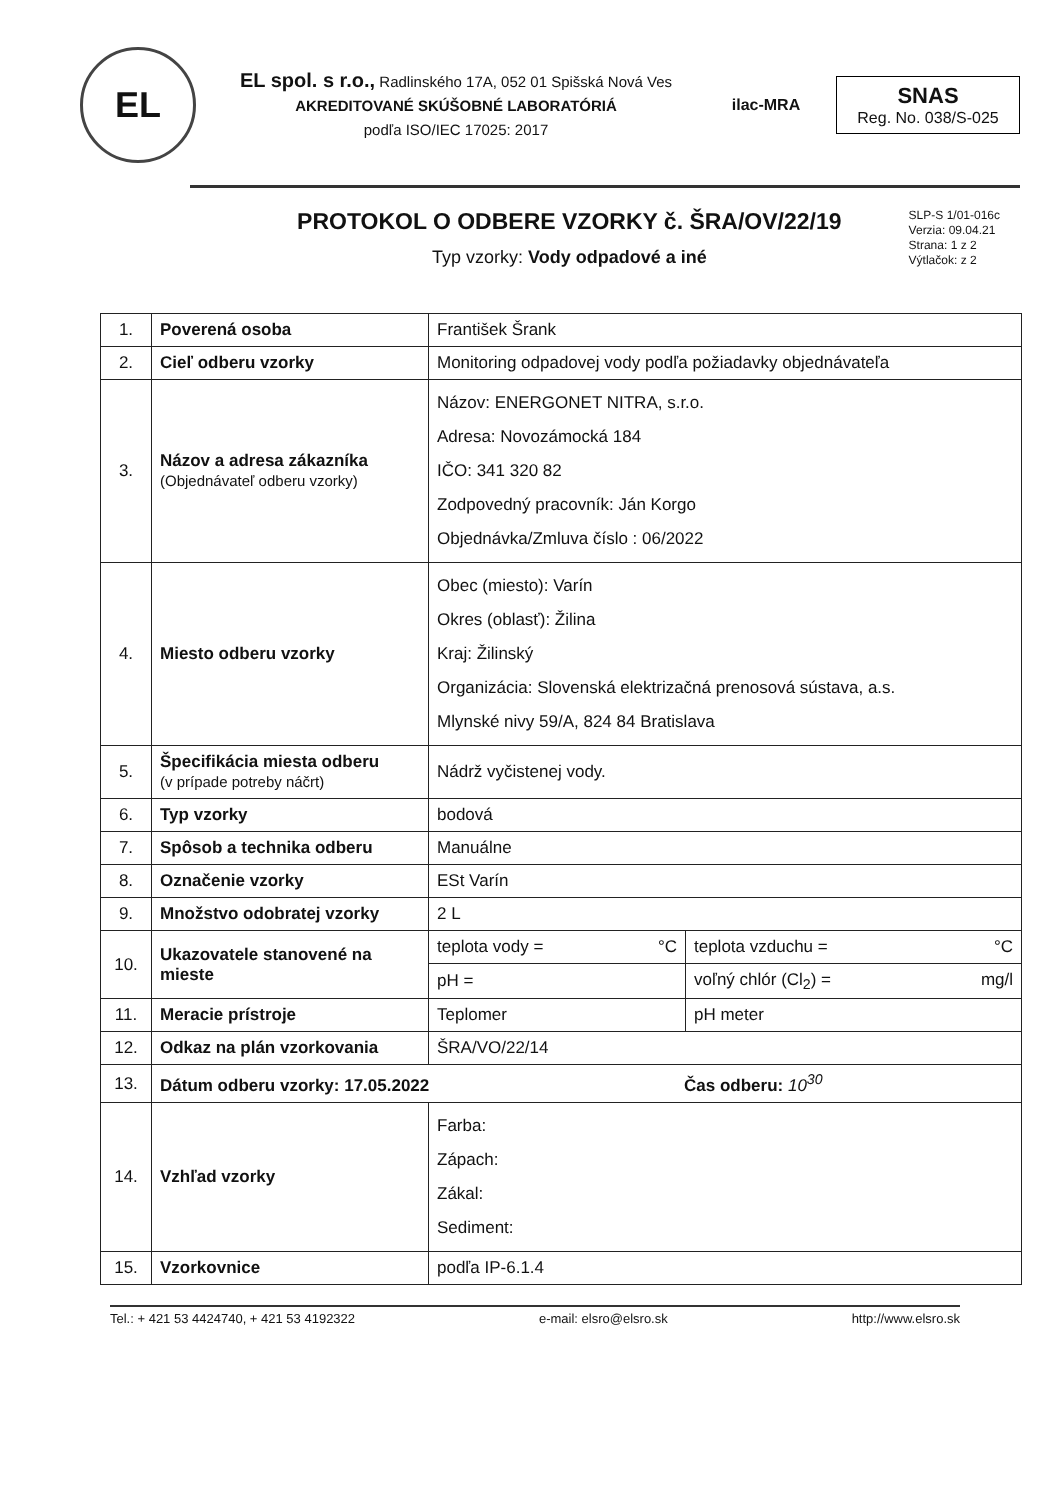EL
EL spol. s r.o., Radlinského 17A, 052 01 Spišská Nová Ves
AKREDITOVANÉ SKÚŠOBNÉ LABORATÓRIÁ
podľa ISO/IEC 17025: 2017
ilac-MRA
SNAS
Reg. No. 038/S-025
PROTOKOL O ODBERE VZORKY č. ŠRA/OV/22/19
Typ vzorky: Vody odpadové a iné
SLP-S 1/01-016c
Verzia: 09.04.21
Strana: 1 z 2
Výtlačok: z 2
| 1. | Poverená osoba | František Šrank | |
| 2. | Cieľ odberu vzorky | Monitoring odpadovej vody podľa požiadavky objednávateľa | |
| 3. | Názov a adresa zákazníka (Objednávateľ odberu vzorky) | Názov: ENERGONET NITRA, s.r.o. Adresa: Novozámocká 184 IČO: 341 320 82 Zodpovedný pracovník: Ján Korgo Objednávka/Zmluva číslo : 06/2022 | |
| 4. | Miesto odberu vzorky | Obec (miesto): Varín Okres (oblasť): Žilina Kraj: Žilinský Organizácia: Slovenská elektrizačná prenosová sústava, a.s. Mlynské nivy 59/A, 824 84 Bratislava | |
| 5. | Špecifikácia miesta odberu (v prípade potreby náčrt) | Nádrž vyčistenej vody. | |
| 6. | Typ vzorky | bodová | |
| 7. | Spôsob a technika odberu | Manuálne | |
| 8. | Označenie vzorky | ESt Varín | |
| 9. | Množstvo odobratej vzorky | 2 L | |
| 10. | Ukazovatele stanovené na mieste | teplota vody = °C | teplota vzduchu = °C |
| | | pH = | voľný chlór (Cl<sub>2</sub>) = mg/l |
| 11. | Meracie prístroje | Teplomer | pH meter |
| 12. | Odkaz na plán vzorkovania | ŠRA/VO/22/14 | |
| 13. | Dátum odberu vzorky: 17.05.2022 Čas odberu: 10<sup>30</sup> | | |
| 14. | Vzhľad vzorky | Farba: Zápach: Zákal: Sediment: | |
| 15. | Vzorkovnice | podľa IP-6.1.4 | |
Tel.: + 421 53 4424740, + 421 53 4192322 e-mail: elsro@elsro.sk http://www.elsro.sk